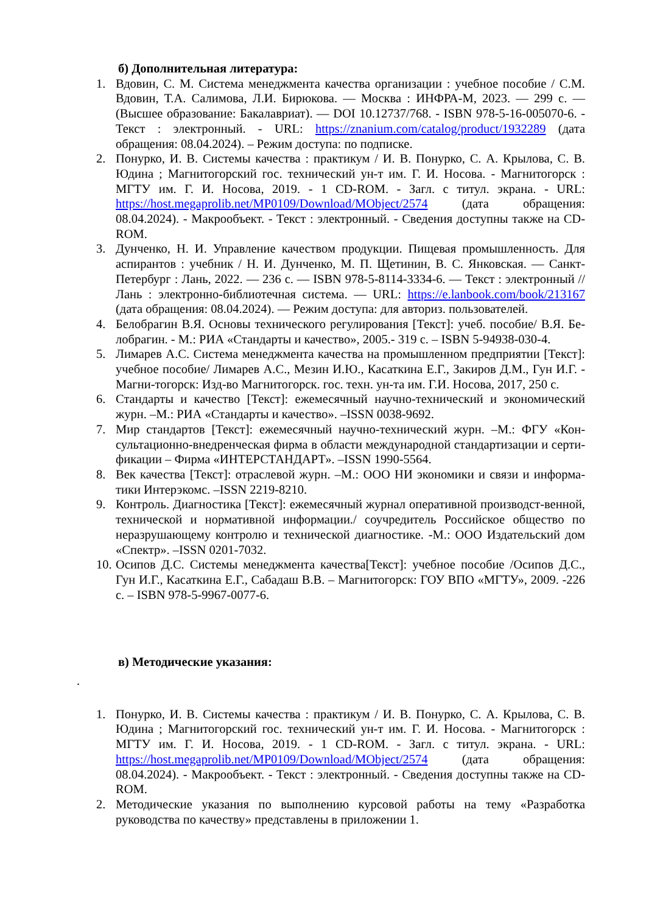б) Дополнительная литература:
1. Вдовин, С. М. Система менеджмента качества организации : учебное пособие / С.М. Вдовин, Т.А. Салимова, Л.И. Бирюкова. — Москва : ИНФРА-М, 2023. — 299 с. — (Высшее образование: Бакалавриат). — DOI 10.12737/768. - ISBN 978-5-16-005070-6. - Текст : электронный. - URL: https://znanium.com/catalog/product/1932289 (дата обращения: 08.04.2024). – Режим доступа: по подписке.
2. Понурко, И. В. Системы качества : практикум / И. В. Понурко, С. А. Крылова, С. В. Юдина ; Магнитогорский гос. технический ун-т им. Г. И. Носова. - Магнитогорск : МГТУ им. Г. И. Носова, 2019. - 1 CD-ROM. - Загл. с титул. экрана. - URL: https://host.megaprolib.net/MP0109/Download/MObject/2574 (дата обращения: 08.04.2024). - Макрообъект. - Текст : электронный. - Сведения доступны также на CD-ROM.
3. Дунченко, Н. И. Управление качеством продукции. Пищевая промышленность. Для аспирантов : учебник / Н. И. Дунченко, М. П. Щетинин, В. С. Янковская. — Санкт-Петербург : Лань, 2022. — 236 с. — ISBN 978-5-8114-3334-6. — Текст : электронный // Лань : электронно-библиотечная система. — URL: https://e.lanbook.com/book/213167 (дата обращения: 08.04.2024). — Режим доступа: для авториз. пользователей.
4. Белобрагин В.Я. Основы технического регулирования [Текст]: учеб. пособие/ В.Я. Бе-лобрагин. - М.: РИА «Стандарты и качество», 2005.- 319 с. – ISBN 5-94938-030-4.
5. Лимарев А.С. Система менеджмента качества на промышленном предприятии [Текст]: учебное пособие/ Лимарев А.С., Мезин И.Ю., Касаткина Е.Г., Закиров Д.М., Гун И.Г. - Магни-тогорск: Изд-во Магнитогорск. гос. техн. ун-та им. Г.И. Носова, 2017, 250 с.
6. Стандарты и качество [Текст]: ежемесячный научно-технический и экономический журн. –М.: РИА «Стандарты и качество». –ISSN 0038-9692.
7. Мир стандартов [Текст]: ежемесячный научно-технический журн. –М.: ФГУ «Кон-сультационно-внедренческая фирма в области международной стандартизации и серти-фикации – Фирма «ИНТЕРСТАНДАРТ». –ISSN 1990-5564.
8. Век качества [Текст]: отраслевой журн. –М.: ООО НИ экономики и связи и информа-тики Интерэкомс. –ISSN 2219-8210.
9. Контроль. Диагностика [Текст]: ежемесячный журнал оперативной производст-венной, технической и нормативной информации./ соучредитель Российское общество по неразрушающему контролю и технической диагностике. -М.: ООО Издательский дом «Спектр». –ISSN 0201-7032.
10. Осипов Д.С. Системы менеджмента качества[Текст]: учебное пособие /Осипов Д.С., Гун И.Г., Касаткина Е.Г., Сабадаш В.В. – Магнитогорск: ГОУ ВПО «МГТУ», 2009. -226 с. – ISBN 978-5-9967-0077-6.
в) Методические указания:
.
1. Понурко, И. В. Системы качества : практикум / И. В. Понурко, С. А. Крылова, С. В. Юдина ; Магнитогорский гос. технический ун-т им. Г. И. Носова. - Магнитогорск : МГТУ им. Г. И. Носова, 2019. - 1 CD-ROM. - Загл. с титул. экрана. - URL: https://host.megaprolib.net/MP0109/Download/MObject/2574 (дата обращения: 08.04.2024). - Макрообъект. - Текст : электронный. - Сведения доступны также на CD-ROM.
2. Методические указания по выполнению курсовой работы на тему «Разработка руководства по качеству» представлены в приложении 1.